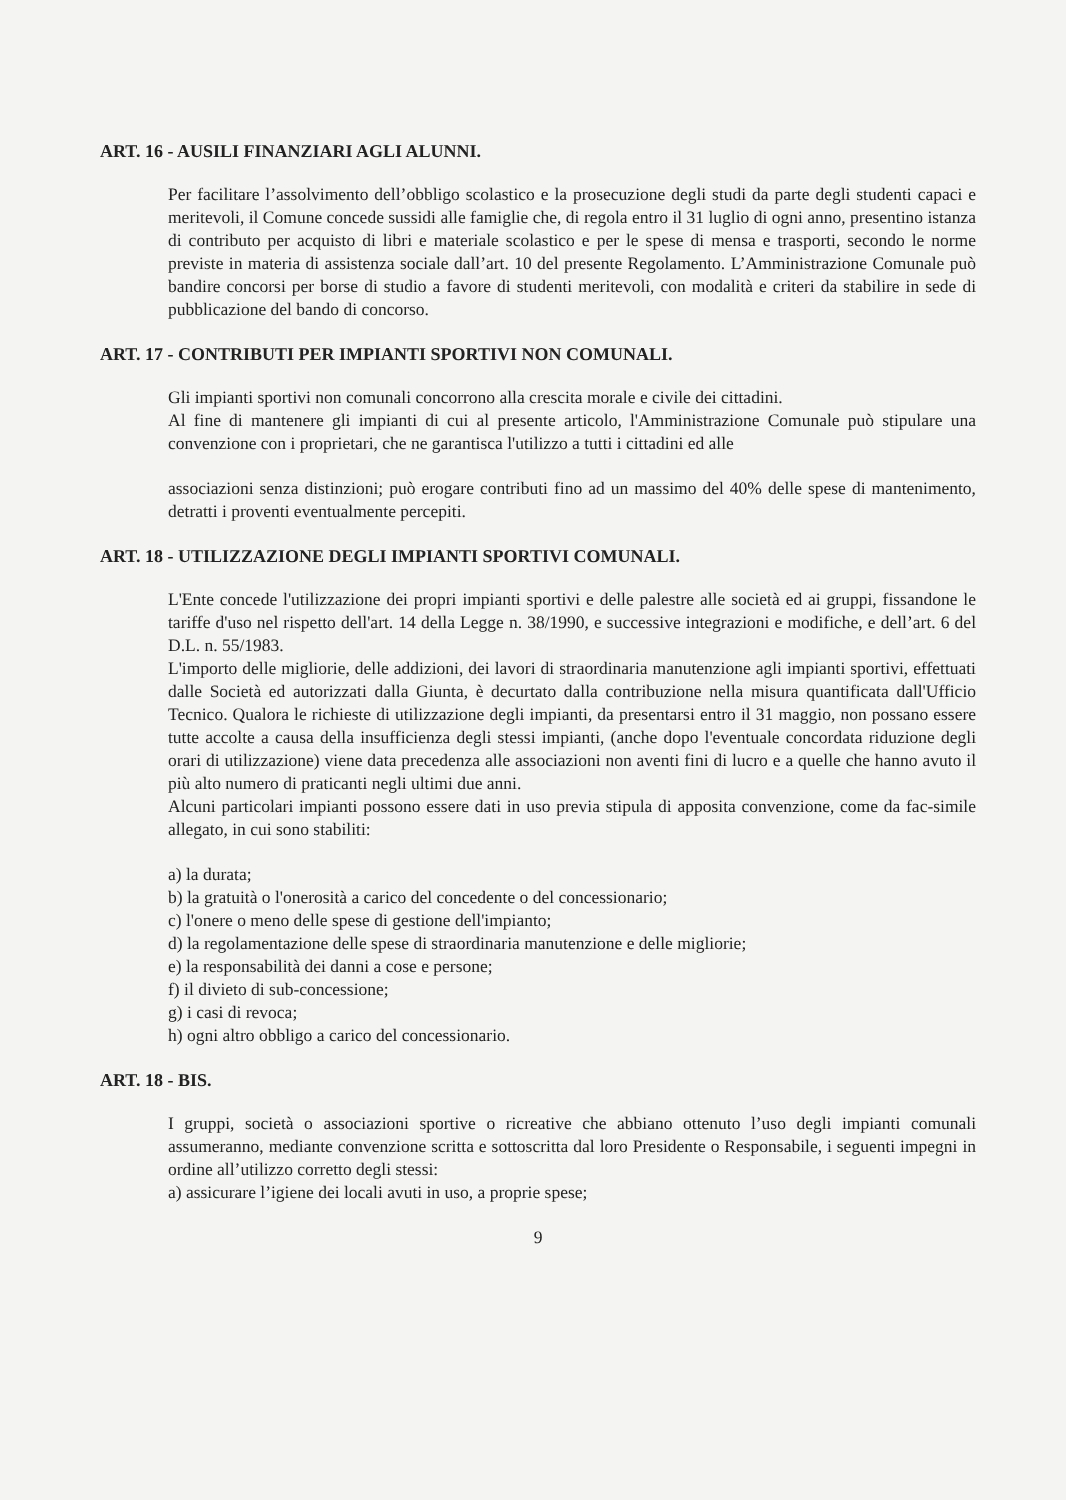ART. 16 - AUSILI FINANZIARI AGLI ALUNNI.
Per facilitare l’assolvimento dell’obbligo scolastico e la prosecuzione degli studi da parte degli studenti capaci e meritevoli, il Comune concede sussidi alle famiglie che, di regola entro il 31 luglio di ogni anno, presentino istanza di contributo per acquisto di libri e materiale scolastico e per le spese di mensa e trasporti, secondo le norme previste in materia di assistenza sociale dall’art. 10 del presente Regolamento. L’Amministrazione Comunale può bandire concorsi per borse di studio a favore di studenti meritevoli, con modalità e criteri da stabilire in sede di pubblicazione del bando di concorso.
ART. 17 - CONTRIBUTI PER IMPIANTI SPORTIVI NON COMUNALI.
Gli impianti sportivi non comunali concorrono alla crescita morale e civile dei cittadini.
Al fine di mantenere gli impianti di cui al presente articolo, l'Amministrazione Comunale può stipulare una convenzione con i proprietari, che ne garantisca l'utilizzo a tutti i cittadini ed alle
associazioni senza distinzioni; può erogare contributi fino ad un massimo del 40% delle spese di mantenimento, detratti i proventi eventualmente percepiti.
ART. 18 - UTILIZZAZIONE DEGLI IMPIANTI SPORTIVI COMUNALI.
L'Ente concede l'utilizzazione dei propri impianti sportivi e delle palestre alle società ed ai gruppi, fissandone le tariffe d'uso nel rispetto dell'art. 14 della Legge n. 38/1990, e successive integrazioni e modifiche, e dell’art. 6 del D.L. n. 55/1983.
L'importo delle migliorie, delle addizioni, dei lavori di straordinaria manutenzione agli impianti sportivi, effettuati dalle Società ed autorizzati dalla Giunta, è decurtato dalla contribuzione nella misura quantificata dall'Ufficio Tecnico. Qualora le richieste di utilizzazione degli impianti, da presentarsi entro il 31 maggio, non possano essere tutte accolte a causa della insufficienza degli stessi impianti, (anche dopo l'eventuale concordata riduzione degli orari di utilizzazione) viene data precedenza alle associazioni non aventi fini di lucro e a quelle che hanno avuto il più alto numero di praticanti negli ultimi due anni.
Alcuni particolari impianti possono essere dati in uso previa stipula di apposita convenzione, come da fac-simile allegato, in cui sono stabiliti:
a) la durata;
b) la gratuità o l'onerosità a carico del concedente o del concessionario;
c) l'onere o meno delle spese di gestione dell'impianto;
d) la regolamentazione delle spese di straordinaria manutenzione e delle migliorie;
e) la responsabilità dei danni a cose e persone;
f) il divieto di sub-concessione;
g) i casi di revoca;
h) ogni altro obbligo a carico del concessionario.
ART. 18 - BIS.
I gruppi, società o associazioni sportive o ricreative che abbiano ottenuto l’uso degli impianti comunali assumeranno, mediante convenzione scritta e sottoscritta dal loro Presidente o Responsabile, i seguenti impegni in ordine all’utilizzo corretto degli stessi:
a) assicurare l’igiene dei locali avuti in uso, a proprie spese;
9